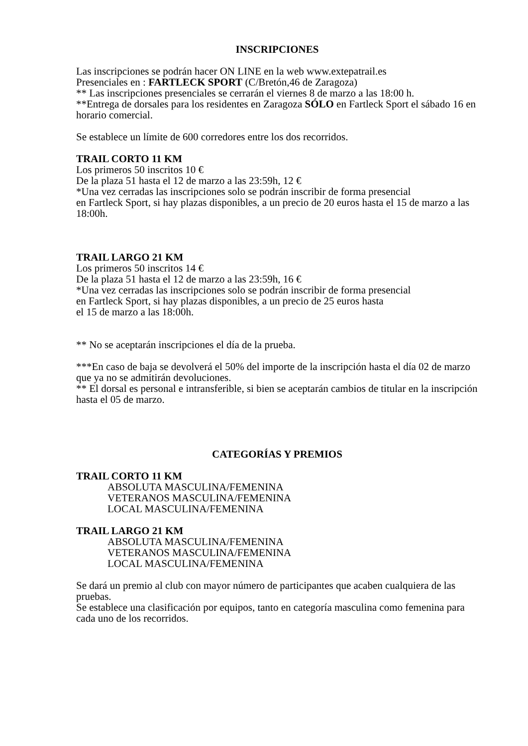INSCRIPCIONES
Las inscripciones se podrán hacer ON LINE en la web www.extepatrail.es
Presenciales en : FARTLECK SPORT (C/Bretón,46 de Zaragoza)
** Las inscripciones presenciales se cerrarán el viernes 8 de marzo a las 18:00 h.
**Entrega de dorsales para los residentes en Zaragoza SÓLO en Fartleck Sport el sábado 16 en horario comercial.
Se establece un límite de 600 corredores entre los dos recorridos.
TRAIL CORTO 11 KM
Los primeros 50 inscritos 10 €
De la plaza 51 hasta el 12 de marzo a las 23:59h, 12 €
*Una vez cerradas las inscripciones solo se podrán inscribir de forma presencial
en Fartleck Sport, si hay plazas disponibles, a un precio de 20 euros hasta el 15 de marzo a las 18:00h.
TRAIL LARGO 21 KM
Los primeros 50 inscritos 14 €
De la plaza 51 hasta el 12 de marzo a las 23:59h, 16 €
*Una vez cerradas las inscripciones solo se podrán inscribir de forma presencial
en Fartleck Sport, si hay plazas disponibles, a un precio de 25 euros hasta
el 15 de marzo a las 18:00h.
** No se aceptarán inscripciones el día de la prueba.
***En caso de baja se devolverá el 50% del importe de la inscripción hasta el día 02 de marzo que ya no se admitirán devoluciones.
** El dorsal es personal e intransferible, si bien se aceptarán cambios de titular en la inscripción hasta el 05 de marzo.
CATEGORÍAS Y PREMIOS
TRAIL CORTO 11 KM
ABSOLUTA MASCULINA/FEMENINA
VETERANOS MASCULINA/FEMENINA
LOCAL MASCULINA/FEMENINA
TRAIL LARGO 21 KM
ABSOLUTA MASCULINA/FEMENINA
VETERANOS MASCULINA/FEMENINA
LOCAL MASCULINA/FEMENINA
Se dará un premio al club con mayor número de participantes que acaben cualquiera de las pruebas.
Se establece una clasificación por equipos, tanto en categoría masculina como femenina para cada uno de los recorridos.